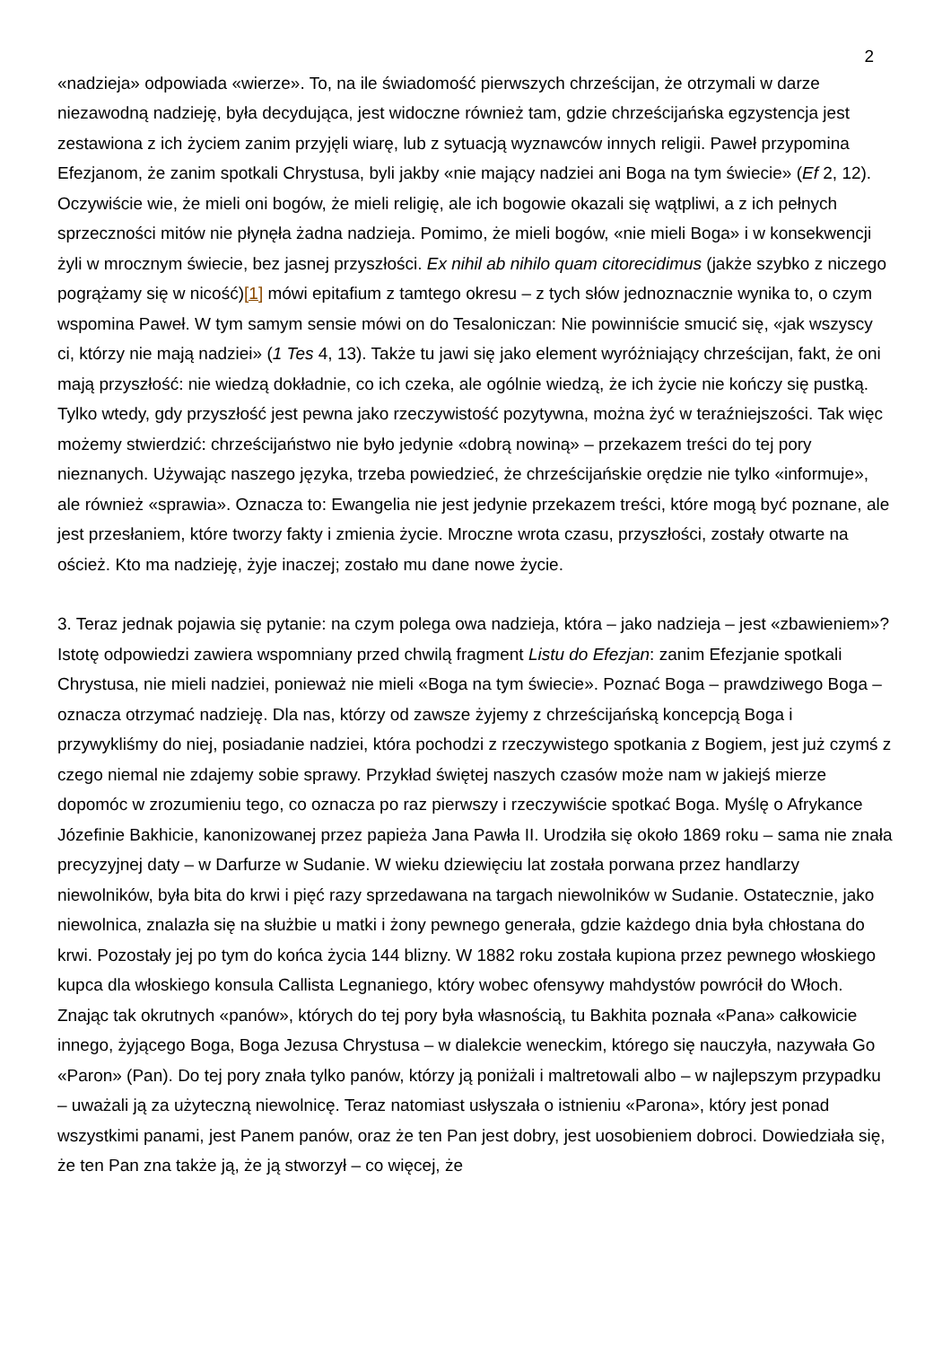2
«nadzieja» odpowiada «wierze». To, na ile świadomość pierwszych chrześcijan, że otrzymali w darze niezawodną nadzieję, była decydująca, jest widoczne również tam, gdzie chrześcijańska egzystencja jest zestawiona z ich życiem zanim przyjęli wiarę, lub z sytuacją wyznawców innych religii. Paweł przypomina Efezjanom, że zanim spotkali Chrystusa, byli jakby «nie mający nadziei ani Boga na tym świecie» (Ef 2, 12). Oczywiście wie, że mieli oni bogów, że mieli religię, ale ich bogowie okazali się wątpliwi, a z ich pełnych sprzeczności mitów nie płynęła żadna nadzieja. Pomimo, że mieli bogów, «nie mieli Boga» i w konsekwencji żyli w mrocznym świecie, bez jasnej przyszłości. Ex nihil ab nihilo quam citorecidimus (jakże szybko z niczego pogrążamy się w nicość)[1] mówi epitafium z tamtego okresu – z tych słów jednoznacznie wynika to, o czym wspomina Paweł. W tym samym sensie mówi on do Tesaloniczan: Nie powinniście smucić się, «jak wszyscy ci, którzy nie mają nadziei» (1 Tes 4, 13). Także tu jawi się jako element wyróżniający chrześcijan, fakt, że oni mają przyszłość: nie wiedzą dokładnie, co ich czeka, ale ogólnie wiedzą, że ich życie nie kończy się pustką. Tylko wtedy, gdy przyszłość jest pewna jako rzeczywistość pozytywna, można żyć w teraźniejszości. Tak więc możemy stwierdzić: chrześcijaństwo nie było jedynie «dobrą nowiną» – przekazem treści do tej pory nieznanych. Używając naszego języka, trzeba powiedzieć, że chrześcijańskie orędzie nie tylko «informuje», ale również «sprawia». Oznacza to: Ewangelia nie jest jedynie przekazem treści, które mogą być poznane, ale jest przesłaniem, które tworzy fakty i zmienia życie. Mroczne wrota czasu, przyszłości, zostały otwarte na oścież. Kto ma nadzieję, żyje inaczej; zostało mu dane nowe życie.
3. Teraz jednak pojawia się pytanie: na czym polega owa nadzieja, która – jako nadzieja – jest «zbawieniem»? Istotę odpowiedzi zawiera wspomniany przed chwilą fragment Listu do Efezjan: zanim Efezjanie spotkali Chrystusa, nie mieli nadziei, ponieważ nie mieli «Boga na tym świecie». Poznać Boga – prawdziwego Boga – oznacza otrzymać nadzieję. Dla nas, którzy od zawsze żyjemy z chrześcijańską koncepcją Boga i przywykliśmy do niej, posiadanie nadziei, która pochodzi z rzeczywistego spotkania z Bogiem, jest już czymś z czego niemal nie zdajemy sobie sprawy. Przykład świętej naszych czasów może nam w jakiejś mierze dopomóc w zrozumieniu tego, co oznacza po raz pierwszy i rzeczywiście spotkać Boga. Myślę o Afrykance Józefinie Bakhicie, kanonizowanej przez papieża Jana Pawła II. Urodziła się około 1869 roku – sama nie znała precyzyjnej daty – w Darfurze w Sudanie. W wieku dziewięciu lat została porwana przez handlarzy niewolników, była bita do krwi i pięć razy sprzedawana na targach niewolników w Sudanie. Ostatecznie, jako niewolnica, znalazła się na służbie u matki i żony pewnego generała, gdzie każdego dnia była chłostana do krwi. Pozostały jej po tym do końca życia 144 blizny. W 1882 roku została kupiona przez pewnego włoskiego kupca dla włoskiego konsula Callista Legnaniego, który wobec ofensywy mahdystów powrócił do Włoch. Znając tak okrutnych «panów», których do tej pory była własnością, tu Bakhita poznała «Pana» całkowicie innego, żyjącego Boga, Boga Jezusa Chrystusa – w dialekcie weneckim, którego się nauczyła, nazywała Go «Paron» (Pan). Do tej pory znała tylko panów, którzy ją poniżali i maltretowali albo – w najlepszym przypadku – uważali ją za użyteczną niewolnicę. Teraz natomiast usłyszała o istnieniu «Parona», który jest ponad wszystkimi panami, jest Panem panów, oraz że ten Pan jest dobry, jest uosobieniem dobroci. Dowiedziała się, że ten Pan zna także ją, że ją stworzył – co więcej, że